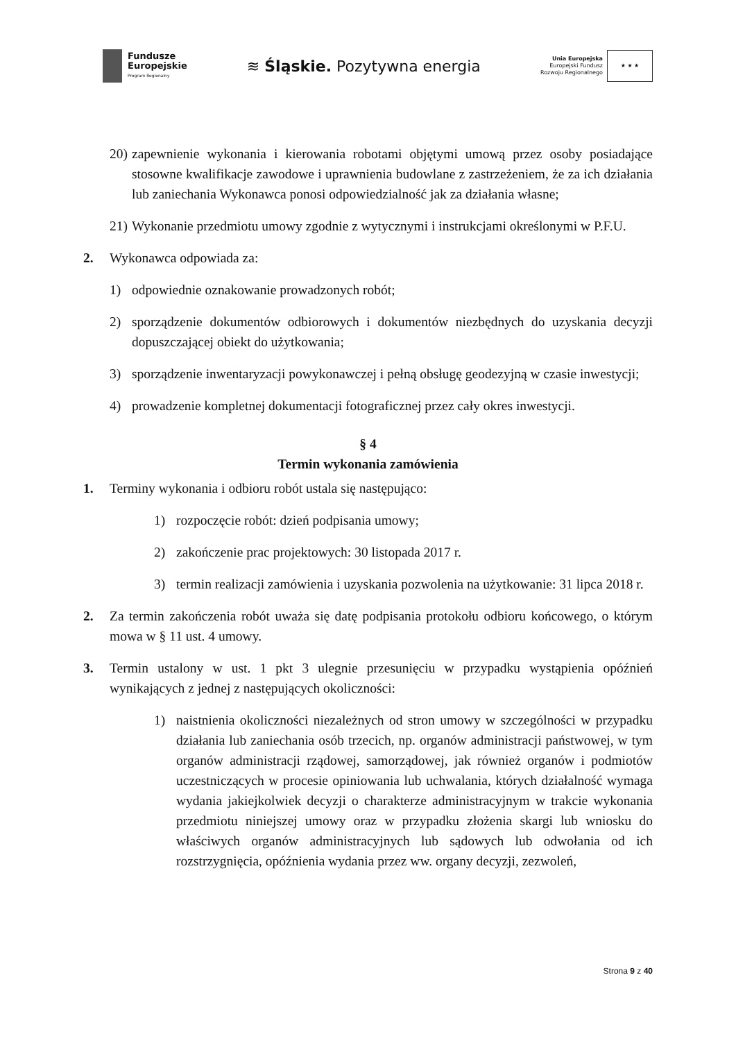Fundusze
Europejskie
Program Regionalny
≋ Śląskie. Pozytywna energia
Unia Europejska
Europejski Fundusz
Rozwoju Regionalnego
★ ★ ★
20) zapewnienie wykonania i kierowania robotami objętymi umową przez osoby posiadające stosowne kwalifikacje zawodowe i uprawnienia budowlane z zastrzeżeniem, że za ich działania lub zaniechania Wykonawca ponosi odpowiedzialność jak za działania własne;
21) Wykonanie przedmiotu umowy zgodnie z wytycznymi i instrukcjami określonymi w P.F.U.
2. Wykonawca odpowiada za:
1) odpowiednie oznakowanie prowadzonych robót;
2) sporządzenie dokumentów odbiorowych i dokumentów niezbędnych do uzyskania decyzji dopuszczającej obiekt do użytkowania;
3) sporządzenie inwentaryzacji powykonawczej i pełną obsługę geodezyjną w czasie inwestycji;
4) prowadzenie kompletnej dokumentacji fotograficznej przez cały okres inwestycji.
§ 4
Termin wykonania zamówienia
1. Terminy wykonania i odbioru robót ustala się następująco:
1) rozpoczęcie robót: dzień podpisania umowy;
2) zakończenie prac projektowych: 30 listopada 2017 r.
3) termin realizacji zamówienia i uzyskania pozwolenia na użytkowanie: 31 lipca 2018 r.
2. Za termin zakończenia robót uważa się datę podpisania protokołu odbioru końcowego, o którym mowa w § 11 ust. 4 umowy.
3. Termin ustalony w ust. 1 pkt 3 ulegnie przesunięciu w przypadku wystąpienia opóźnień wynikających z jednej z następujących okoliczności:
1) naistnienia okoliczności niezależnych od stron umowy w szczególności w przypadku działania lub zaniechania osób trzecich, np. organów administracji państwowej, w tym organów administracji rządowej, samorządowej, jak również organów i podmiotów uczestniczących w procesie opiniowania lub uchwalania, których działalność wymaga wydania jakiejkolwiek decyzji o charakterze administracyjnym w trakcie wykonania przedmiotu niniejszej umowy oraz w przypadku złożenia skargi lub wniosku do właściwych organów administracyjnych lub sądowych lub odwołania od ich rozstrzygnięcia, opóźnienia wydania przez ww. organy decyzji, zezwoleń,
Strona 9 z 40